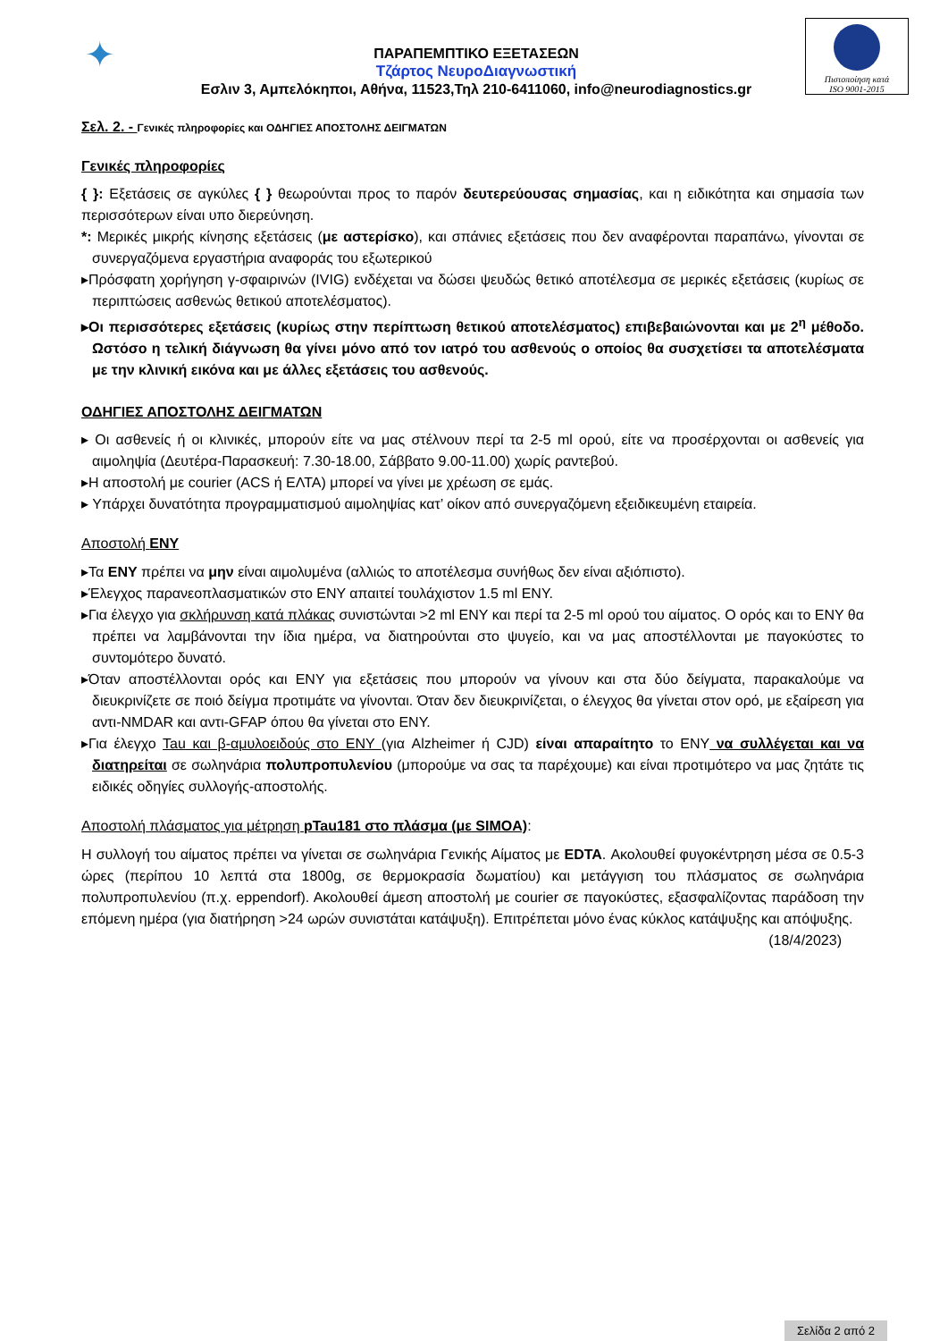✦
ΠΑΡΑΠΕΜΠΤΙΚΟ ΕΞΕΤΑΣΕΩΝ
Τζάρτος ΝευροΔιαγνωστική
Εσλιν 3, Αμπελόκηποι, Αθήνα, 11523,Τηλ 210-6411060, info@neurodiagnostics.gr
Πιστοποίηση κατά
ISO 9001-2015
Σελ. 2. - Γενικές πληροφορίες και ΟΔΗΓΙΕΣ ΑΠΟΣΤΟΛΗΣ ΔΕΙΓΜΑΤΩΝ
Γενικές πληροφορίες
{ }: Εξετάσεις σε αγκύλες { } θεωρούνται προς το παρόν δευτερεύουσας σημασίας, και η ειδικότητα και σημασία των περισσότερων είναι υπο διερεύνηση.
*: Μερικές μικρής κίνησης εξετάσεις (με αστερίσκο), και σπάνιες εξετάσεις που δεν αναφέρονται παραπάνω, γίνονται σε συνεργαζόμενα εργαστήρια αναφοράς του εξωτερικού
▸Πρόσφατη χορήγηση γ-σφαιρινών (IVIG) ενδέχεται να δώσει ψευδώς θετικό αποτέλεσμα σε μερικές εξετάσεις (κυρίως σε περιπτώσεις ασθενώς θετικού αποτελέσματος).
▸Οι περισσότερες εξετάσεις (κυρίως στην περίπτωση θετικού αποτελέσματος) επιβεβαιώνονται και με 2<sup>η</sup> μέθοδο. Ωστόσο η τελική διάγνωση θα γίνει μόνο από τον ιατρό του ασθενούς ο οποίος θα συσχετίσει τα αποτελέσματα με την κλινική εικόνα και με άλλες εξετάσεις του ασθενούς.
ΟΔΗΓΙΕΣ ΑΠΟΣΤΟΛΗΣ ΔΕΙΓΜΑΤΩΝ
▸ Οι ασθενείς ή οι κλινικές, μπορούν είτε να μας στέλνουν περί τα 2-5 ml ορού, είτε να προσέρχονται οι ασθενείς για αιμοληψία (Δευτέρα-Παρασκευή: 7.30-18.00, Σάββατο 9.00-11.00) χωρίς ραντεβού.
▸Η αποστολή με courier (ACS ή ΕΛΤΑ) μπορεί να γίνει με χρέωση σε εμάς.
▸ Υπάρχει δυνατότητα προγραμματισμού αιμοληψίας κατ’ οίκον από συνεργαζόμενη εξειδικευμένη εταιρεία.
Αποστολή ΕΝΥ
▸Τα ΕΝΥ πρέπει να μην είναι αιμολυμένα (αλλιώς το αποτέλεσμα συνήθως δεν είναι αξιόπιστο).
▸Έλεγχος παρανεοπλασματικών στο ΕΝΥ απαιτεί τουλάχιστον 1.5 ml ΕΝΥ.
▸Για έλεγχο για σκλήρυνση κατά πλάκας συνιστώνται >2 ml ΕΝΥ και περί τα 2-5 ml ορού του αίματος. Ο ορός και το ΕΝΥ θα πρέπει να λαμβάνονται την ίδια ημέρα, να διατηρούνται στο ψυγείο, και να μας αποστέλλονται με παγοκύστες το συντομότερο δυνατό.
▸Όταν αποστέλλονται ορός και ΕΝΥ για εξετάσεις που μπορούν να γίνουν και στα δύο δείγματα, παρακαλούμε να διευκρινίζετε σε ποιό δείγμα προτιμάτε να γίνονται. Όταν δεν διευκρινίζεται, ο έλεγχος θα γίνεται στον ορό, με εξαίρεση για αντι-NMDAR και αντι-GFAP όπου θα γίνεται στο ΕΝΥ.
▸Για έλεγχο Tau και β-αμυλοειδούς στο ΕΝΥ (για Alzheimer ή CJD) είναι απαραίτητο το ΕΝΥ να συλλέγεται και να διατηρείται σε σωληνάρια πολυπροπυλενίου (μπορούμε να σας τα παρέχουμε) και είναι προτιμότερο να μας ζητάτε τις ειδικές οδηγίες συλλογής-αποστολής.
Αποστολή πλάσματος για μέτρηση pTau181 στο πλάσμα (με SIMOA):
Η συλλογή του αίματος πρέπει να γίνεται σε σωληνάρια Γενικής Αίματος με EDTA. Ακολουθεί φυγοκέντρηση μέσα σε 0.5-3 ώρες (περίπου 10 λεπτά στα 1800g, σε θερμοκρασία δωματίου) και μετάγγιση του πλάσματος σε σωληνάρια πολυπροπυλενίου (π.χ. eppendorf). Ακολουθεί άμεση αποστολή με courier σε παγοκύστες, εξασφαλίζοντας παράδοση την επόμενη ημέρα (για διατήρηση >24 ωρών συνιστάται κατάψυξη). Επιτρέπεται μόνο ένας κύκλος κατάψυξης και απόψυξης.
(18/4/2023)
Σελίδα 2 από 2